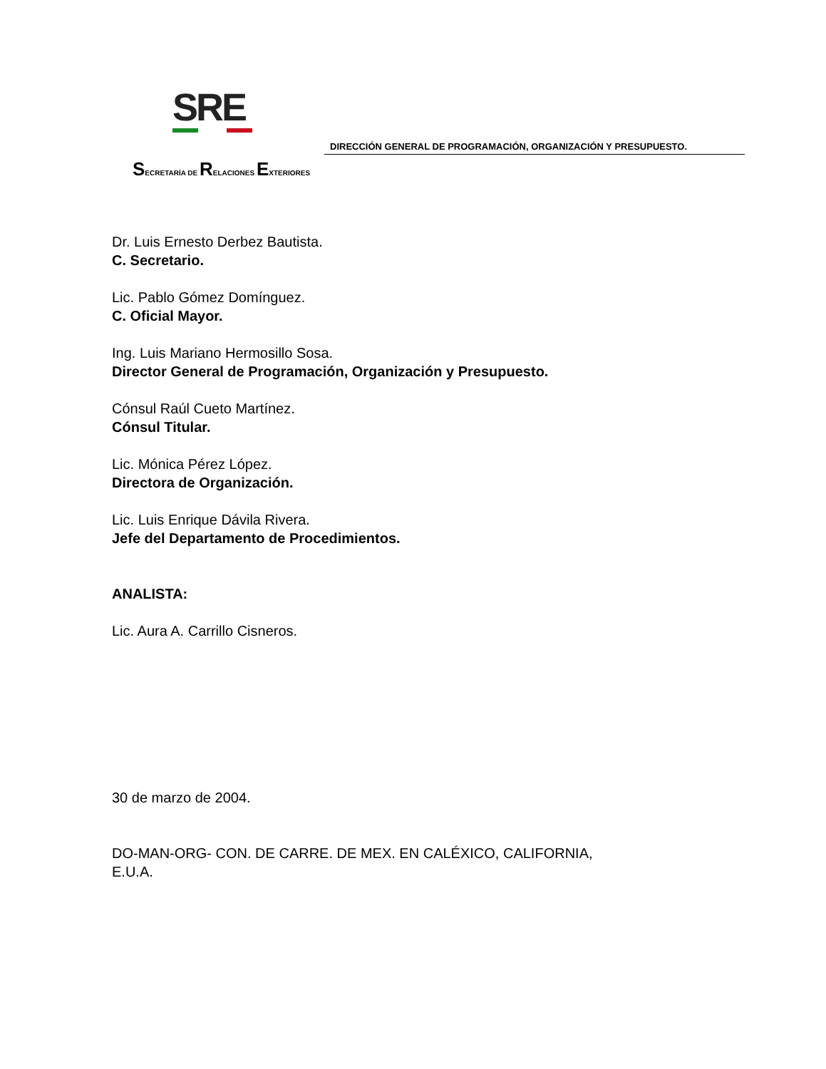SRE
DIRECCIÓN GENERAL DE PROGRAMACIÓN, ORGANIZACIÓN Y PRESUPUESTO.
SECRETARÍA DE RELACIONES EXTERIORES
Dr. Luis Ernesto Derbez Bautista.
C. Secretario.
Lic. Pablo Gómez Domínguez.
C. Oficial Mayor.
Ing. Luis Mariano Hermosillo Sosa.
Director General de Programación, Organización y Presupuesto.
Cónsul Raúl Cueto Martínez.
Cónsul Titular.
Lic. Mónica Pérez López.
Directora de Organización.
Lic. Luis Enrique Dávila Rivera.
Jefe del Departamento de Procedimientos.
ANALISTA:
Lic. Aura A. Carrillo Cisneros.
30 de marzo de 2004.
DO-MAN-ORG- CON. DE CARRE. DE MEX. EN CALÉXICO, CALIFORNIA,
E.U.A.